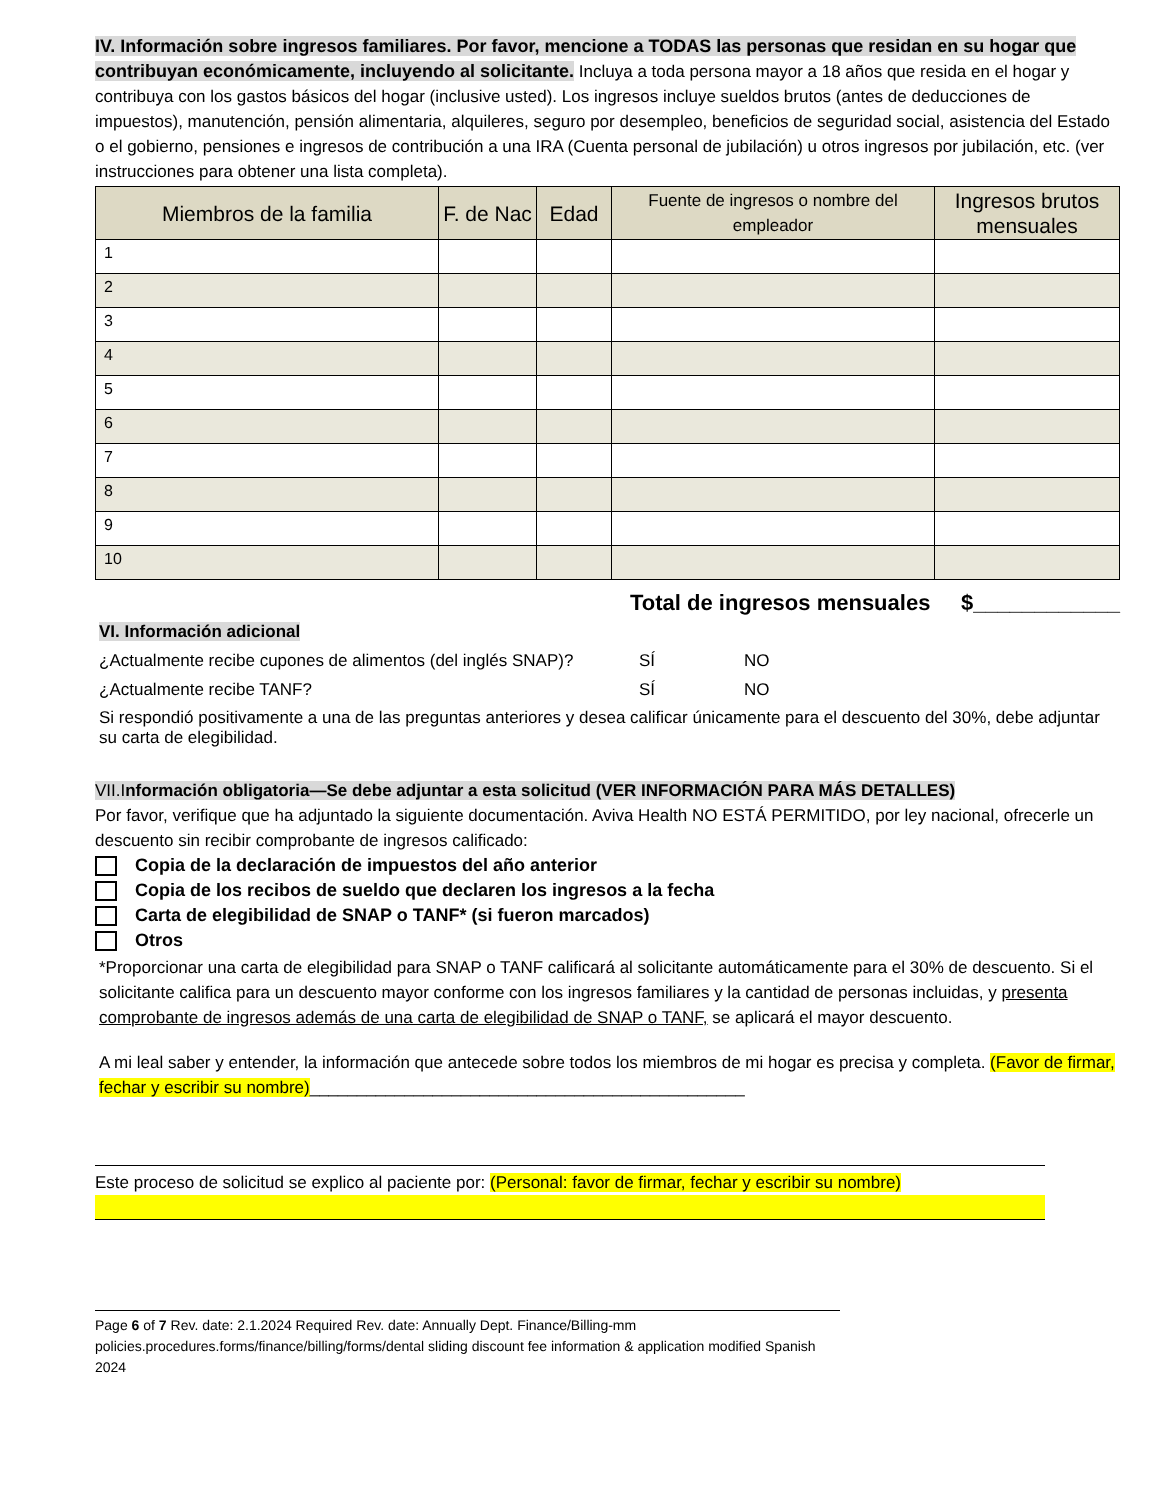IV. Información sobre ingresos familiares. Por favor, mencione a TODAS las personas que residan en su hogar que contribuyan económicamente, incluyendo al solicitante. Incluya a toda persona mayor a 18 años que resida en el hogar y contribuya con los gastos básicos del hogar (inclusive usted). Los ingresos incluye sueldos brutos (antes de deducciones de impuestos), manutención, pensión alimentaria, alquileres, seguro por desempleo, beneficios de seguridad social, asistencia del Estado o el gobierno, pensiones e ingresos de contribución a una IRA (Cuenta personal de jubilación) u otros ingresos por jubilación, etc. (ver instrucciones para obtener una lista completa).
| Miembros de la familia | F. de Nac | Edad | Fuente de ingresos o nombre del empleador | Ingresos brutos mensuales |
| --- | --- | --- | --- | --- |
| 1 | | | | |
| 2 | | | | |
| 3 | | | | |
| 4 | | | | |
| 5 | | | | |
| 6 | | | | |
| 7 | | | | |
| 8 | | | | |
| 9 | | | | |
| 10 | | | | |
Total de ingresos mensuales $____________
VI. Información adicional
¿Actualmente recibe cupones de alimentos (del inglés SNAP)? SÍ NO
¿Actualmente recibe TANF? SÍ NO
Si respondió positivamente a una de las preguntas anteriores y desea calificar únicamente para el descuento del 30%, debe adjuntar su carta de elegibilidad.
VII.Información obligatoria—Se debe adjuntar a esta solicitud (VER INFORMACIÓN PARA MÁS DETALLES)
Por favor, verifique que ha adjuntado la siguiente documentación. Aviva Health NO ESTÁ PERMITIDO, por ley nacional, ofrecerle un descuento sin recibir comprobante de ingresos calificado:
Copia de la declaración de impuestos del año anterior
Copia de los recibos de sueldo que declaren los ingresos a la fecha
Carta de elegibilidad de SNAP o TANF* (si fueron marcados)
Otros
*Proporcionar una carta de elegibilidad para SNAP o TANF calificará al solicitante automáticamente para el 30% de descuento. Si el solicitante califica para un descuento mayor conforme con los ingresos familiares y la cantidad de personas incluidas, y presenta comprobante de ingresos además de una carta de elegibilidad de SNAP o TANF, se aplicará el mayor descuento.
A mi leal saber y entender, la información que antecede sobre todos los miembros de mi hogar es precisa y completa. (Favor de firmar, fechar y escribir su nombre)______________________________________________
Este proceso de solicitud se explico al paciente por: (Personal: favor de firmar, fechar y escribir su nombre)
Page 6 of 7 Rev. date: 2.1.2024 Required Rev. date: Annually Dept. Finance/Billing-mm
policies.procedures.forms/finance/billing/forms/dental sliding discount fee information & application modified Spanish 2024